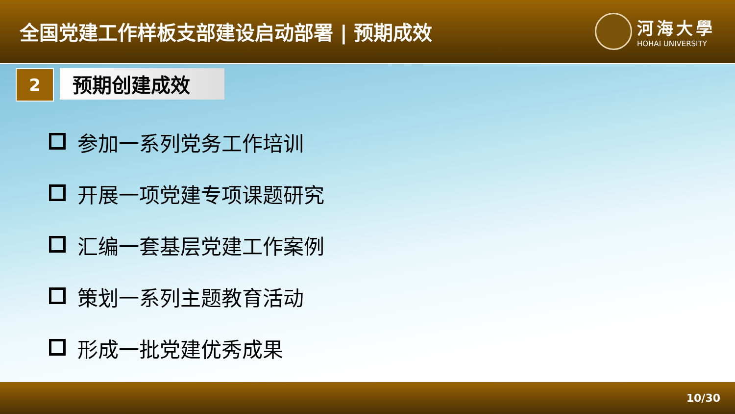全国党建工作样板支部建设启动部署 | 预期成效
河海大學
HOHAI UNIVERSITY
2
预期创建成效
参加一系列党务工作培训
开展一项党建专项课题研究
汇编一套基层党建工作案例
策划一系列主题教育活动
形成一批党建优秀成果
10/30